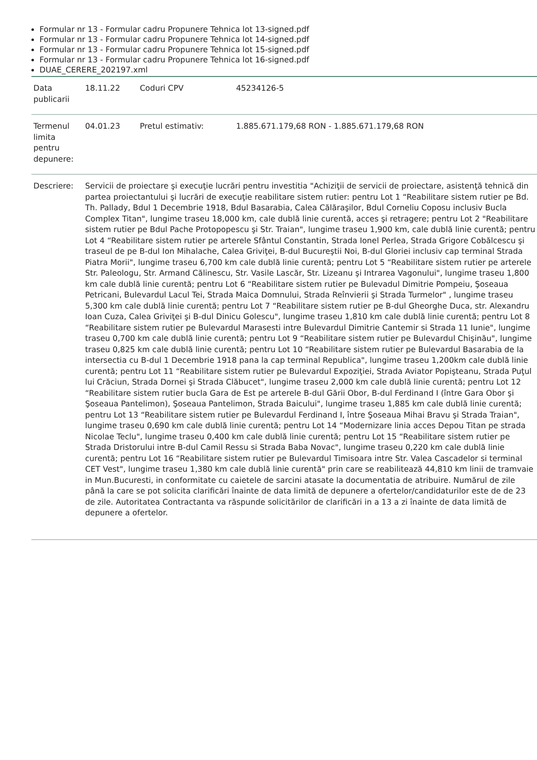Formular nr 13 - Formular cadru Propunere Tehnica lot 13-signed.pdf
Formular nr 13 - Formular cadru Propunere Tehnica lot 14-signed.pdf
Formular nr 13 - Formular cadru Propunere Tehnica lot 15-signed.pdf
Formular nr 13 - Formular cadru Propunere Tehnica lot 16-signed.pdf
DUAE_CERERE_202197.xml
| Data publicarii | 18.11.22 | Coduri CPV | 45234126-5 |
| Termenul limita pentru depunere: | 04.01.23 | Pretul estimativ: | 1.885.671.179,68 RON - 1.885.671.179,68 RON |
| Descriere: | Servicii de proiectare şi execuţie lucrări pentru investitia "Achiziţii de servicii de proiectare, asistenţă tehnică din partea proiectantului şi lucrări de execuţie reabilitare sistem rutier: pentru Lot 1 “Reabilitare sistem rutier pe Bd. Th. Pallady, Bdul 1 Decembrie 1918, Bdul Basarabia, Calea Călăraşilor, Bdul Corneliu Coposu inclusiv Bucla Complex Titan", lungime traseu 18,000 km, cale dublă linie curentă, acces şi retragere; pentru Lot 2 "Reabilitare sistem rutier pe Bdul Pache Protopopescu şi Str. Traian", lungime traseu 1,900 km, cale dublă linie curentă; pentru Lot 4 “Reabilitare sistem rutier pe arterele Sfântul Constantin, Strada Ionel Perlea, Strada Grigore Cobălcescu şi traseul de pe B-dul Ion Mihalache, Calea Griviţei, B-dul Bucureştii Noi, B-dul Gloriei inclusiv cap terminal Strada Piatra Morii", lungime traseu 6,700 km cale dublă linie curentă; pentru Lot 5 “Reabilitare sistem rutier pe arterele Str. Paleologu, Str. Armand Călinescu, Str. Vasile Lascăr, Str. Lizeanu şi Intrarea Vagonului", lungime traseu 1,800 km cale dublă linie curentă; pentru Lot 6 “Reabilitare sistem rutier pe Bulevadul Dimitrie Pompeiu, Şoseaua Petricani, Bulevardul Lacul Tei, Strada Maica Domnului, Strada Reînvierii şi Strada Turmelor" , lungime traseu 5,300 km cale dublă linie curentă; pentru Lot 7 “Reabilitare sistem rutier pe B-dul Gheorghe Duca, str. Alexandru Ioan Cuza, Calea Griviţei şi B-dul Dinicu Golescu", lungime traseu 1,810 km cale dublă linie curentă; pentru Lot 8 “Reabilitare sistem rutier pe Bulevardul Marasesti intre Bulevardul Dimitrie Cantemir si Strada 11 Iunie", lungime traseu 0,700 km cale dublă linie curentă; pentru Lot 9 “Reabilitare sistem rutier pe Bulevardul Chişinău", lungime traseu 0,825 km cale dublă linie curentă; pentru Lot 10 “Reabilitare sistem rutier pe Bulevardul Basarabia de la intersectia cu B-dul 1 Decembrie 1918 pana la cap terminal Republica", lungime traseu 1,200km cale dublă linie curentă; pentru Lot 11 “Reabilitare sistem rutier pe Bulevardul Expoziţiei, Strada Aviator Popişteanu, Strada Puţul lui Crăciun, Strada Dornei şi Strada Clăbucet", lungime traseu 2,000 km cale dublă linie curentă; pentru Lot 12 “Reabilitare sistem rutier bucla Gara de Est pe arterele B-dul Gării Obor, B-dul Ferdinand I (între Gara Obor şi Şoseaua Pantelimon), Şoseaua Pantelimon, Strada Baicului", lungime traseu 1,885 km cale dublă linie curentă; pentru Lot 13 “Reabilitare sistem rutier pe Bulevardul Ferdinand I, între Şoseaua Mihai Bravu şi Strada Traian", lungime traseu 0,690 km cale dublă linie curentă; pentru Lot 14 “Modernizare linia acces Depou Titan pe strada Nicolae Teclu", lungime traseu 0,400 km cale dublă linie curentă; pentru Lot 15 “Reabilitare sistem rutier pe Strada Dristorului intre B-dul Camil Ressu si Strada Baba Novac", lungime traseu 0,220 km cale dublă linie curentă; pentru Lot 16 “Reabilitare sistem rutier pe Bulevardul Timisoara intre Str. Valea Cascadelor si terminal CET Vest", lungime traseu 1,380 km cale dublă linie curentă" prin care se reabilitează 44,810 km linii de tramvaie in Mun.Bucuresti, in conformitate cu caietele de sarcini atasate la documentatia de atribuire. Numărul de zile până la care se pot solicita clarificări înainte de data limită de depunere a ofertelor/candidaturilor este de de 23 de zile. Autoritatea Contractanta va răspunde solicitărilor de clarificări in a 13 a zi înainte de data limită de depunere a ofertelor. | | |